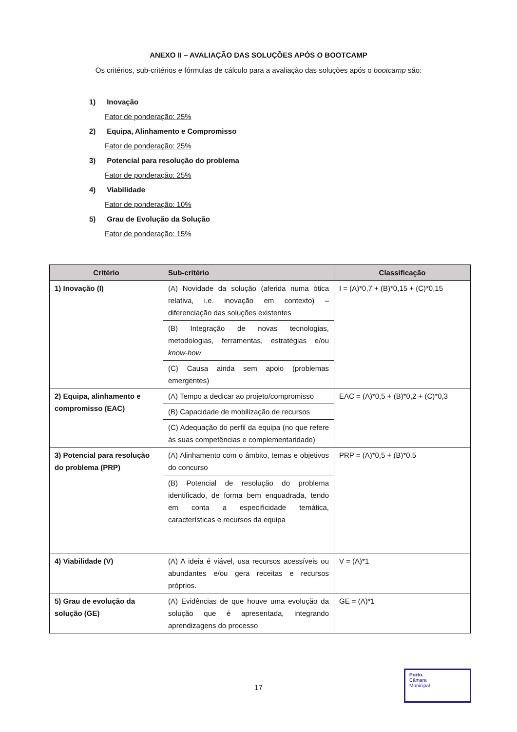ANEXO II – AVALIAÇÃO DAS SOLUÇÕES APÓS O BOOTCAMP
Os critérios, sub-critérios e fórmulas de cálculo para a avaliação das soluções após o bootcamp são:
1) Inovação
Fator de ponderação: 25%
2) Equipa, Alinhamento e Compromisso
Fator de ponderação: 25%
3) Potencial para resolução do problema
Fator de ponderação: 25%
4) Viabilidade
Fator de ponderação: 10%
5) Grau de Evolução da Solução
Fator de ponderação: 15%
| Critério | Sub-critério | Classificação |
| --- | --- | --- |
| 1) Inovação (I) | (A) Novidade da solução (aferida numa ótica relativa, i.e. inovação em contexto) – diferenciação das soluções existentes (B) Integração de novas tecnologias, metodologias, ferramentas, estratégias e/ou know-how (C) Causa ainda sem apoio (problemas emergentes) | I = (A)*0,7 + (B)*0,15 + (C)*0,15 |
| 2) Equipa, alinhamento e compromisso (EAC) | (A) Tempo a dedicar ao projeto/compromisso (B) Capacidade de mobilização de recursos (C) Adequação do perfil da equipa (no que refere às suas competências e complementaridade) | EAC = (A)*0,5 + (B)*0,2 + (C)*0,3 |
| 3) Potencial para resolução do problema (PRP) | (A) Alinhamento com o âmbito, temas e objetivos do concurso (B) Potencial de resolução do problema identificado, de forma bem enquadrada, tendo em conta a especificidade temática, características e recursos da equipa | PRP = (A)*0,5 + (B)*0,5 |
| 4) Viabilidade (V) | (A) A ideia é viável, usa recursos acessíveis ou abundantes e/ou gera receitas e recursos próprios. | V = (A)*1 |
| 5) Grau de evolução da solução (GE) | (A) Evidências de que houve uma evolução da solução que é apresentada, integrando aprendizagens do processo | GE = (A)*1 |
17
Porto.
Câmara
Municipal